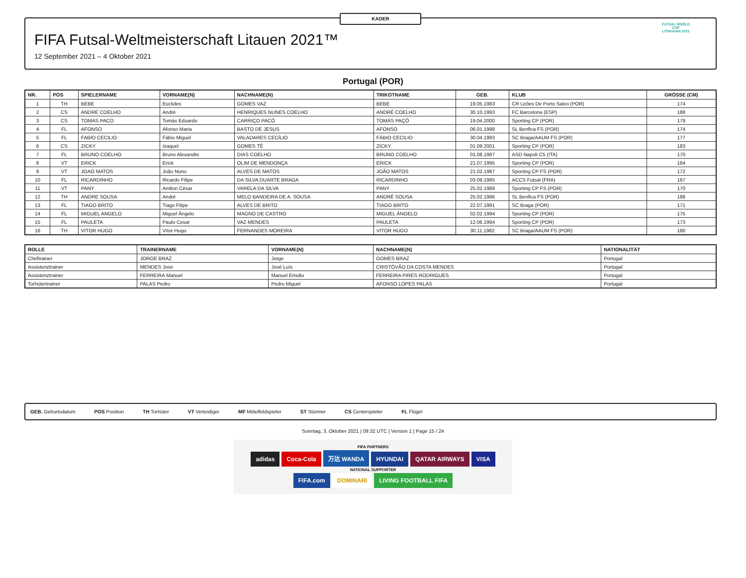KADER
FIFA Futsal-Weltmeisterschaft Litauen 2021™
12 September 2021 – 4 Oktober 2021
FUTSAL WORLD CUP
LITHUANIA 2021
Portugal (POR)
| NR. | POS | SPIELERNAME | VORNAME(N) | NACHNAME(N) | TRIKOTNAME | GEB. | KLUB | GRÖSSE (CM) |
| --- | --- | --- | --- | --- | --- | --- | --- | --- |
| 1 | TH | BEBE | Euclides | GOMES VAZ | BEBE | 19.05.1983 | CR Leões De Porto Salvo (POR) | 174 |
| 2 | CS | ANDRE COELHO | André | HENRIQUES NUNES COELHO | ANDRÉ COELHO | 30.10.1993 | FC Barcelona (ESP) | 188 |
| 3 | CS | TOMAS PACO | Tomás Eduardo | CARRIÇO PACÓ | TOMÁS PAÇÓ | 19.04.2000 | Sporting CP (POR) | 179 |
| 4 | FL | AFONSO | Afonso Maria | BASTO DE JESUS | AFONSO | 06.01.1998 | SL Benfica FS (POR) | 174 |
| 5 | FL | FABIO CECILIO | Fábio Miguel | VALADARES CECÍLIO | FÁBIO CECILIO | 30.04.1993 | SC Braga/AAUM FS (POR) | 177 |
| 6 | CS | ZICKY | Izaquel | GOMES TÉ | ZICKY | 01.09.2001 | Sporting CP (POR) | 183 |
| 7 | FL | BRUNO COELHO | Bruno Alexandre | DIAS COELHO | BRUNO COELHO | 01.08.1987 | ASD Napoli C5 (ITA) | 170 |
| 8 | VT | ERICK | Erick | OLIM DE MENDONÇA | ERICK | 21.07.1995 | Sporting CP (POR) | 184 |
| 9 | VT | JOAO MATOS | João Nuno | ALVES DE MATOS | JOÃO MATOS | 21.02.1987 | Sporting CP FS (POR) | 172 |
| 10 | FL | RICARDINHO | Ricardo Filipe | DA SILVA DUARTE BRAGA | RICARDINHO | 03.09.1985 | ACCS Futsal (FRA) | 167 |
| 11 | VT | PANY | Anilton César | VARELA DA SILVA | PANY | 25.02.1989 | Sporting CP FS (POR) | 170 |
| 12 | TH | ANDRE SOUSA | André | MELO BANDEIRA DE A. SOUSA | ANDRÉ SOUSA | 25.02.1986 | SL Benfica FS (POR) | 188 |
| 13 | FL | TIAGO BRITO | Tiago Filipe | ALVES DE BRITO | TIAGO BRITO | 22.07.1991 | SC Braga (POR) | 171 |
| 14 | FL | MIGUEL ANGELO | Miguel Ângelo | MAGNO DE CASTRO | MIGUEL ÂNGELO | 02.02.1994 | Sporting CP (POR) | 175 |
| 15 | FL | PAULETA | Paulo Cesar | VAZ MENDES | PAULETA | 12.06.1994 | Sporting CP (POR) | 173 |
| 16 | TH | VITOR HUGO | Vítor Hugo | FERNANDES MOREIRA | VITOR HUGO | 30.11.1982 | SC Braga/AAUM FS (POR) | 180 |
| ROLLE | TRAINERNAME | VORNAME(N) | NACHNAME(N) | NATIONALITÄT |
| --- | --- | --- | --- | --- |
| Cheftrainer | JORGE BRAZ | Jorge | GOMES BRAZ | Portugal |
| Assistenztrainer | MENDES Jose | José Luís | CRISTÓVÃO DA COSTA MENDES | Portugal |
| Assistenztrainer | FERREIRA Manuel | Manuel Emidio | FERREIRA PIRES RODRIGUES | Portugal |
| Torhütertrainer | PALAS Pedro | Pedro Miguel | AFONSO LOPES PALAS | Portugal |
GEB. Geburtsdatum POS Position TH Torhüter VT Verteidiger MF Mittelfeldspieler ST Stürmer CS Centerspieler FL Flügel
Sonntag, 3. Oktober 2021 | 09:32 UTC | Version 1 | Page 15 / 24
FIFA PARTNERS
adidas Coca-Cola 万达 WANDA HYUNDAI QATAR AIRWAYS VISA
NATIONAL SUPPORTER
FIFA.com DOMINARI LIVING FOOTBALL FIFA